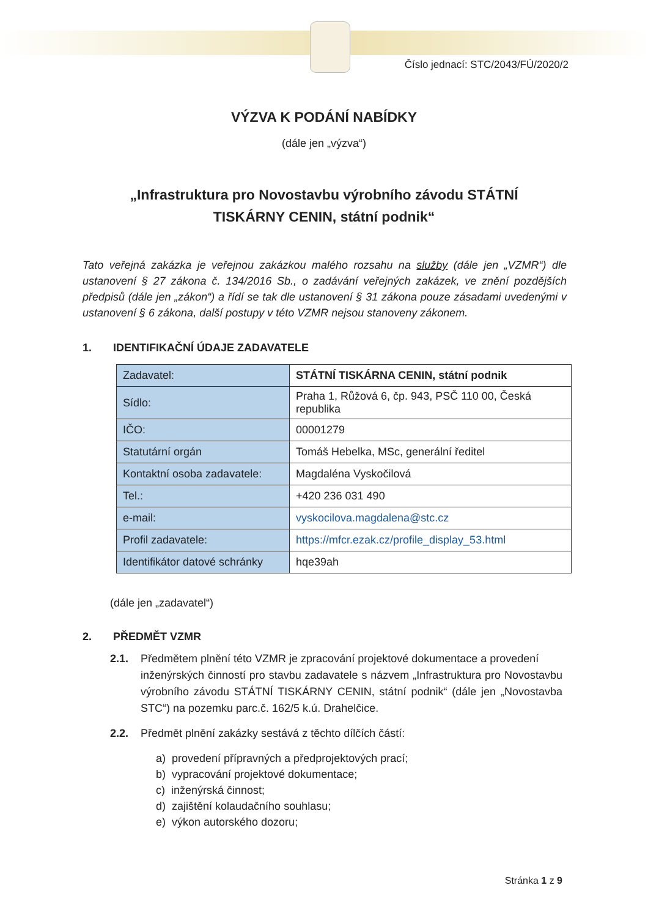Číslo jednací: STC/2043/FÚ/2020/2
VÝZVA K PODÁNÍ NABÍDKY
(dále jen „výzva“)
„Infrastruktura pro Novostavbu výrobního závodu STÁTNÍ
TISKÁRNY CENIN, státní podnik“
Tato veřejná zakázka je veřejnou zakázkou malého rozsahu na služby (dále jen „VZMR“) dle ustanovení § 27 zákona č. 134/2016 Sb., o zadávání veřejných zakázek, ve znění pozdějších předpisů (dále jen „zákon“) a řídí se tak dle ustanovení § 31 zákona pouze zásadami uvedenými v ustanovení § 6 zákona, další postupy v této VZMR nejsou stanoveny zákonem.
1. IDENTIFIKAČNÍ ÚDAJE ZADAVATELE
| Zadavatel: | STÁTNÍ TISKÁRNA CENIN, státní podnik |
| Sídlo: | Praha 1, Růžová 6, čp. 943, PSČ 110 00, Česká republika |
| IČO: | 00001279 |
| Statutární orgán | Tomáš Hebelka, MSc, generální ředitel |
| Kontaktní osoba zadavatele: | Magdaléna Vyskočilová |
| Tel.: | +420 236 031 490 |
| e-mail: | vyskocilova.magdalena@stc.cz |
| Profil zadavatele: | https://mfcr.ezak.cz/profile_display_53.html |
| Identifikátor datové schránky | hqe39ah |
(dále jen „zadavatel“)
2. PŘEDMĚT VZMR
2.1. Předmětem plnění této VZMR je zpracování projektové dokumentace a provedení
inženýrských činností pro stavbu zadavatele s názvem „Infrastruktura pro Novostavbu výrobního závodu STÁTNÍ TISKÁRNY CENIN, státní podnik“ (dále jen „Novostavba STC“) na pozemku parc.č. 162/5 k.ú. Drahelčice.
2.2. Předmět plnění zakázky sestává z těchto dílčích částí:
a) provedení přípravných a předprojektových prací;
b) vypracování projektové dokumentace;
c) inženýrská činnost;
d) zajištění kolaudačního souhlasu;
e) výkon autorského dozoru;
Stránka 1 z 9